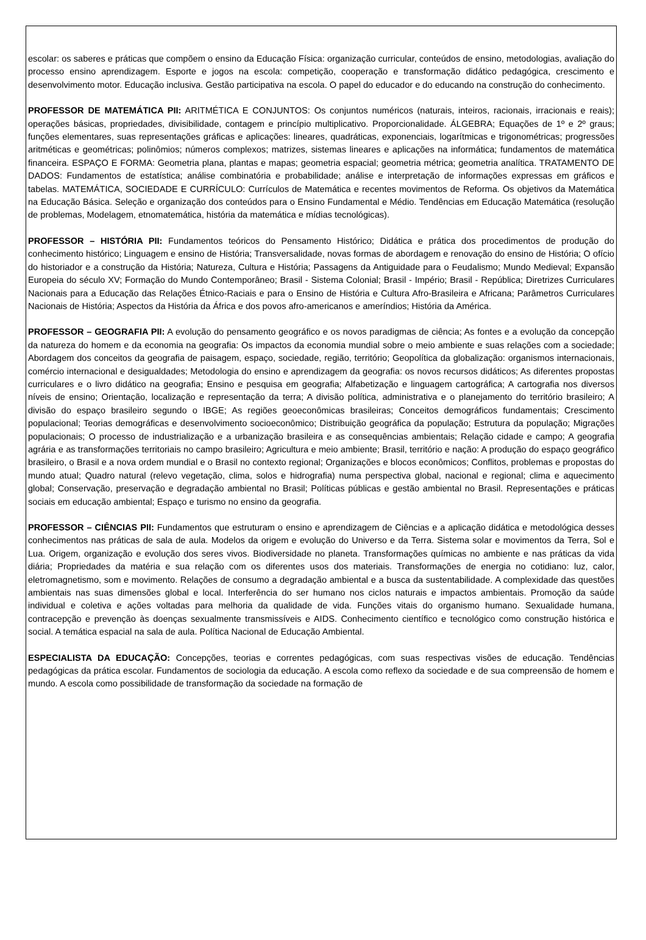escolar: os saberes e práticas que compõem o ensino da Educação Física: organização curricular, conteúdos de ensino, metodologias, avaliação do processo ensino aprendizagem. Esporte e jogos na escola: competição, cooperação e transformação didático pedagógica, crescimento e desenvolvimento motor. Educação inclusiva. Gestão participativa na escola. O papel do educador e do educando na construção do conhecimento.
PROFESSOR DE MATEMÁTICA PII: ARITMÉTICA E CONJUNTOS: Os conjuntos numéricos (naturais, inteiros, racionais, irracionais e reais); operações básicas, propriedades, divisibilidade, contagem e princípio multiplicativo. Proporcionalidade. ÁLGEBRA; Equações de 1º e 2º graus; funções elementares, suas representações gráficas e aplicações: lineares, quadráticas, exponenciais, logarítmicas e trigonométricas; progressões aritméticas e geométricas; polinômios; números complexos; matrizes, sistemas lineares e aplicações na informática; fundamentos de matemática financeira. ESPAÇO E FORMA: Geometria plana, plantas e mapas; geometria espacial; geometria métrica; geometria analítica. TRATAMENTO DE DADOS: Fundamentos de estatística; análise combinatória e probabilidade; análise e interpretação de informações expressas em gráficos e tabelas. MATEMÁTICA, SOCIEDADE E CURRÍCULO: Currículos de Matemática e recentes movimentos de Reforma. Os objetivos da Matemática na Educação Básica. Seleção e organização dos conteúdos para o Ensino Fundamental e Médio. Tendências em Educação Matemática (resolução de problemas, Modelagem, etnomatemática, história da matemática e mídias tecnológicas).
PROFESSOR – HISTÓRIA PII: Fundamentos teóricos do Pensamento Histórico; Didática e prática dos procedimentos de produção do conhecimento histórico; Linguagem e ensino de História; Transversalidade, novas formas de abordagem e renovação do ensino de História; O ofício do historiador e a construção da História; Natureza, Cultura e História; Passagens da Antiguidade para o Feudalismo; Mundo Medieval; Expansão Europeia do século XV; Formação do Mundo Contemporâneo; Brasil - Sistema Colonial; Brasil - Império; Brasil - República; Diretrizes Curriculares Nacionais para a Educação das Relações Étnico-Raciais e para o Ensino de História e Cultura Afro-Brasileira e Africana; Parâmetros Curriculares Nacionais de História; Aspectos da História da África e dos povos afro-americanos e ameríndios; História da América.
PROFESSOR – GEOGRAFIA PII: A evolução do pensamento geográfico e os novos paradigmas de ciência; As fontes e a evolução da concepção da natureza do homem e da economia na geografia: Os impactos da economia mundial sobre o meio ambiente e suas relações com a sociedade; Abordagem dos conceitos da geografia de paisagem, espaço, sociedade, região, território; Geopolítica da globalização: organismos internacionais, comércio internacional e desigualdades; Metodologia do ensino e aprendizagem da geografia: os novos recursos didáticos; As diferentes propostas curriculares e o livro didático na geografia; Ensino e pesquisa em geografia; Alfabetização e linguagem cartográfica; A cartografia nos diversos níveis de ensino; Orientação, localização e representação da terra; A divisão política, administrativa e o planejamento do território brasileiro; A divisão do espaço brasileiro segundo o IBGE; As regiões geoeconômicas brasileiras; Conceitos demográficos fundamentais; Crescimento populacional; Teorias demográficas e desenvolvimento socioeconômico; Distribuição geográfica da população; Estrutura da população; Migrações populacionais; O processo de industrialização e a urbanização brasileira e as consequências ambientais; Relação cidade e campo; A geografia agrária e as transformações territoriais no campo brasileiro; Agricultura e meio ambiente; Brasil, território e nação: A produção do espaço geográfico brasileiro, o Brasil e a nova ordem mundial e o Brasil no contexto regional; Organizações e blocos econômicos; Conflitos, problemas e propostas do mundo atual; Quadro natural (relevo vegetação, clima, solos e hidrografia) numa perspectiva global, nacional e regional; clima e aquecimento global; Conservação, preservação e degradação ambiental no Brasil; Políticas públicas e gestão ambiental no Brasil. Representações e práticas sociais em educação ambiental; Espaço e turismo no ensino da geografia.
PROFESSOR – CIÊNCIAS PII: Fundamentos que estruturam o ensino e aprendizagem de Ciências e a aplicação didática e metodológica desses conhecimentos nas práticas de sala de aula. Modelos da origem e evolução do Universo e da Terra. Sistema solar e movimentos da Terra, Sol e Lua. Origem, organização e evolução dos seres vivos. Biodiversidade no planeta. Transformações químicas no ambiente e nas práticas da vida diária; Propriedades da matéria e sua relação com os diferentes usos dos materiais. Transformações de energia no cotidiano: luz, calor, eletromagnetismo, som e movimento. Relações de consumo a degradação ambiental e a busca da sustentabilidade. A complexidade das questões ambientais nas suas dimensões global e local. Interferência do ser humano nos ciclos naturais e impactos ambientais. Promoção da saúde individual e coletiva e ações voltadas para melhoria da qualidade de vida. Funções vitais do organismo humano. Sexualidade humana, contracepção e prevenção às doenças sexualmente transmissíveis e AIDS. Conhecimento científico e tecnológico como construção histórica e social. A temática espacial na sala de aula. Política Nacional de Educação Ambiental.
ESPECIALISTA DA EDUCAÇÃO: Concepções, teorias e correntes pedagógicas, com suas respectivas visões de educação. Tendências pedagógicas da prática escolar. Fundamentos de sociologia da educação. A escola como reflexo da sociedade e de sua compreensão de homem e mundo. A escola como possibilidade de transformação da sociedade na formação de